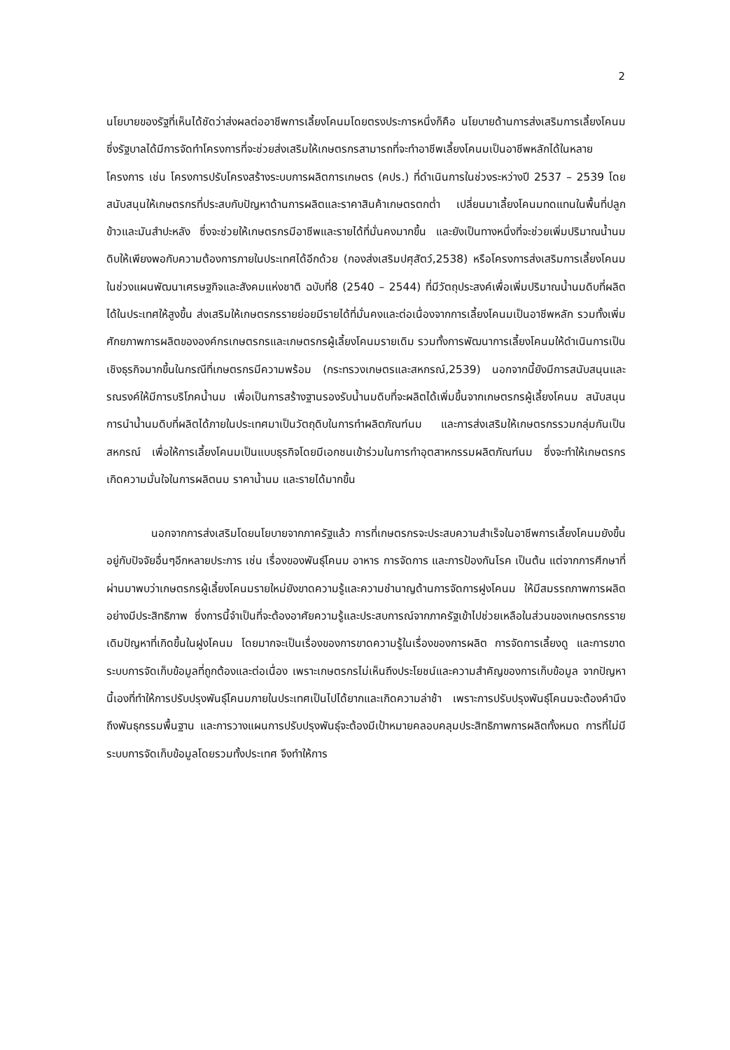2
นโยบายของรัฐที่เห็นได้ชัดว่าส่งผลต่ออาชีพการเลี้ยงโคนมโดยตรงประการหนึ่งก็คือ นโยบายด้านการส่งเสริมการเลี้ยงโคนม ซึ่งรัฐบาลได้มีการจัดทำโครงการที่จะช่วยส่งเสริมให้เกษตรกรสามารถที่จะทำอาชีพเลี้ยงโคนมเป็นอาชีพหลักได้ในหลายโครงการ เช่น โครงการปรับโครงสร้างระบบการผลิตการเกษตร (คปร.) ที่ดำเนินการในช่วงระหว่างปี 2537 – 2539 โดยสนับสนุนให้เกษตรกรที่ประสบกับปัญหาด้านการผลิตและราคาสินค้าเกษตรตกต่ำ เปลี่ยนมาเลี้ยงโคนมทดแทนในพื้นที่ปลูกข้าวและมันสำปะหลัง ซึ่งจะช่วยให้เกษตรกรมีอาชีพและรายได้ที่มั่นคงมากขึ้น และยังเป็นทางหนึ่งที่จะช่วยเพิ่มปริมาณน้ำนมดิบให้เพียงพอกับความต้องการภายในประเทศได้อีกด้วย (กองส่งเสริมปศุสัตว์,2538) หรือโครงการส่งเสริมการเลี้ยงโคนมในช่วงแผนพัฒนาเศรษฐกิจและสังคมแห่งชาติ ฉบับที่8 (2540 – 2544) ที่มีวัตถุประสงค์เพื่อเพิ่มปริมาณน้ำนมดิบที่ผลิตได้ในประเทศให้สูงขึ้น ส่งเสริมให้เกษตรกรรายย่อยมีรายได้ที่มั่นคงและต่อเนื่องจากการเลี้ยงโคนมเป็นอาชีพหลัก รวมทั้งเพิ่มศักยภาพการผลิตขององค์กรเกษตรกรและเกษตรกรผู้เลี้ยงโคนมรายเดิม รวมทั้งการพัฒนาการเลี้ยงโคนมให้ดำเนินการเป็นเชิงธุรกิจมากขึ้นในกรณีที่เกษตรกรมีความพร้อม (กระทรวงเกษตรและสหกรณ์,2539) นอกจากนี้ยังมีการสนับสนุนและรณรงค์ให้มีการบริโภคน้ำนม เพื่อเป็นการสร้างฐานรองรับน้ำนมดิบที่จะผลิตได้เพิ่มขึ้นจากเกษตรกรผู้เลี้ยงโคนม สนับสนุนการนำน้ำนมดิบที่ผลิตได้ภายในประเทศมาเป็นวัตถุดิบในการทำผลิตภัณฑ์นม และการส่งเสริมให้เกษตรกรรวมกลุ่มกันเป็นสหกรณ์ เพื่อให้การเลี้ยงโคนมเป็นแบบธุรกิจโดยมีเอกชนเข้าร่วมในการทำอุตสาหกรรมผลิตภัณฑ์นม ซึ่งจะทำให้เกษตรกรเกิดความมั่นใจในการผลิตนม ราคาน้ำนม และรายได้มากขึ้น
นอกจากการส่งเสริมโดยนโยบายจากภาครัฐแล้ว การที่เกษตรกรจะประสบความสำเร็จในอาชีพการเลี้ยงโคนมยังขึ้นอยู่กับปัจจัยอื่นๆอีกหลายประการ เช่น เรื่องของพันธุ์โคนม อาหาร การจัดการ และการป้องกันโรค เป็นต้น แต่จากการศึกษาที่ผ่านมาพบว่าเกษตรกรผู้เลี้ยงโคนมรายใหม่ยังขาดความรู้และความชำนาญด้านการจัดการฝูงโคนม ให้มีสมรรถภาพการผลิตอย่างมีประสิทธิภาพ ซึ่งการนี้จำเป็นที่จะต้องอาศัยความรู้และประสบการณ์จากภาครัฐเข้าไปช่วยเหลือในส่วนของเกษตรกรรายเดิมปัญหาที่เกิดขึ้นในฝูงโคนม โดยมากจะเป็นเรื่องของการขาดความรู้ในเรื่องของการผลิต การจัดการเลี้ยงดู และการขาดระบบการจัดเก็บข้อมูลที่ถูกต้องและต่อเนื่อง เพราะเกษตรกรไม่เห็นถึงประโยชน์และความสำคัญของการเก็บข้อมูล จากปัญหานี้เองที่ทำให้การปรับปรุงพันธุ์โคนมภายในประเทศเป็นไปได้ยากและเกิดความล่าช้า เพราะการปรับปรุงพันธุ์โคนมจะต้องคำนึงถึงพันธุกรรมพื้นฐาน และการวางแผนการปรับปรุงพันธุ์จะต้องมีเป้าหมายคลอบคลุมประสิทธิภาพการผลิตทั้งหมด การที่ไม่มีระบบการจัดเก็บข้อมูลโดยรวมทั้งประเทศ จึงทำให้การ